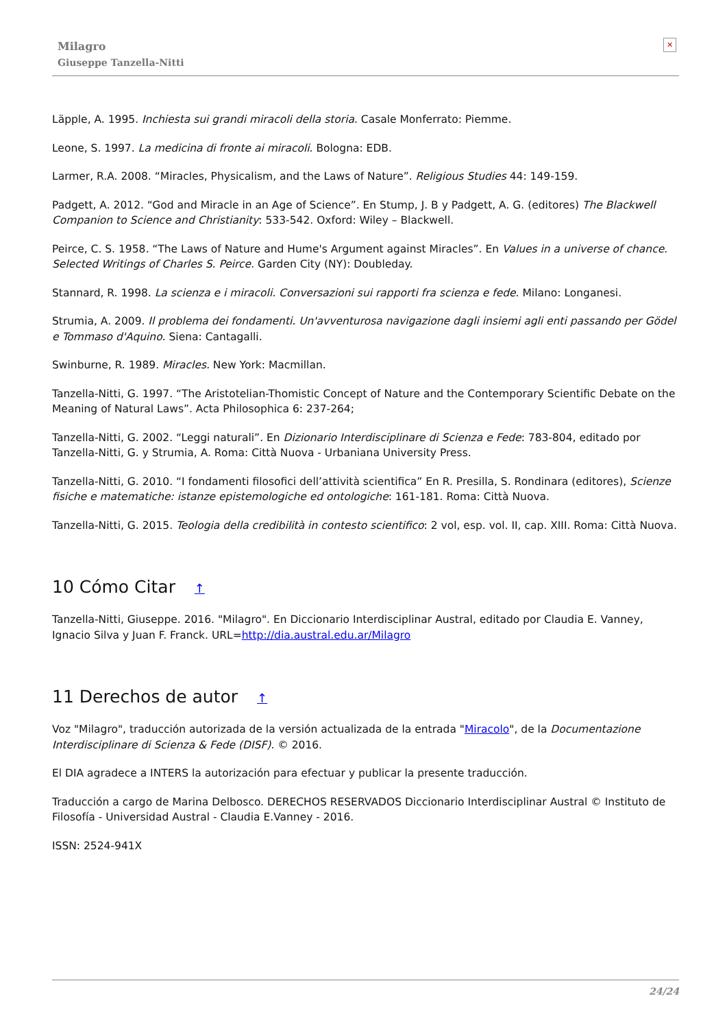Milagro
Giuseppe Tanzella-Nitti
✕
Läpple, A. 1995. Inchiesta sui grandi miracoli della storia. Casale Monferrato: Piemme.
Leone, S. 1997. La medicina di fronte ai miracoli. Bologna: EDB.
Larmer, R.A. 2008. “Miracles, Physicalism, and the Laws of Nature”. Religious Studies 44: 149-159.
Padgett, A. 2012. “God and Miracle in an Age of Science”. En Stump, J. B y Padgett, A. G. (editores) The Blackwell Companion to Science and Christianity: 533-542. Oxford: Wiley – Blackwell.
Peirce, C. S. 1958. “The Laws of Nature and Hume's Argument against Miracles”. En Values in a universe of chance. Selected Writings of Charles S. Peirce. Garden City (NY): Doubleday.
Stannard, R. 1998. La scienza e i miracoli. Conversazioni sui rapporti fra scienza e fede. Milano: Longanesi.
Strumia, A. 2009. Il problema dei fondamenti. Un'avventurosa navigazione dagli insiemi agli enti passando per Gödel e Tommaso d'Aquino. Siena: Cantagalli.
Swinburne, R. 1989. Miracles. New York: Macmillan.
Tanzella-Nitti, G. 1997. “The Aristotelian-Thomistic Concept of Nature and the Contemporary Scientific Debate on the Meaning of Natural Laws”. Acta Philosophica 6: 237-264;
Tanzella-Nitti, G. 2002. “Leggi naturali”. En Dizionario Interdisciplinare di Scienza e Fede: 783-804, editado por Tanzella-Nitti, G. y Strumia, A. Roma: Città Nuova - Urbaniana University Press.
Tanzella-Nitti, G. 2010. “I fondamenti filosofici dell’attività scientifica” En R. Presilla, S. Rondinara (editores), Scienze fisiche e matematiche: istanze epistemologiche ed ontologiche: 161-181. Roma: Città Nuova.
Tanzella-Nitti, G. 2015. Teologia della credibilità in contesto scientifico: 2 vol, esp. vol. II, cap. XIII. Roma: Città Nuova.
10 Cómo Citar ↑
Tanzella-Nitti, Giuseppe. 2016. "Milagro". En Diccionario Interdisciplinar Austral, editado por Claudia E. Vanney, Ignacio Silva y Juan F. Franck. URL=http://dia.austral.edu.ar/Milagro
11 Derechos de autor ↑
Voz "Milagro", traducción autorizada de la versión actualizada de la entrada "Miracolo", de la Documentazione Interdisciplinare di Scienza & Fede (DISF). © 2016.
El DIA agradece a INTERS la autorización para efectuar y publicar la presente traducción.
Traducción a cargo de Marina Delbosco. DERECHOS RESERVADOS Diccionario Interdisciplinar Austral © Instituto de Filosofía - Universidad Austral - Claudia E.Vanney - 2016.
ISSN: 2524-941X
24/24